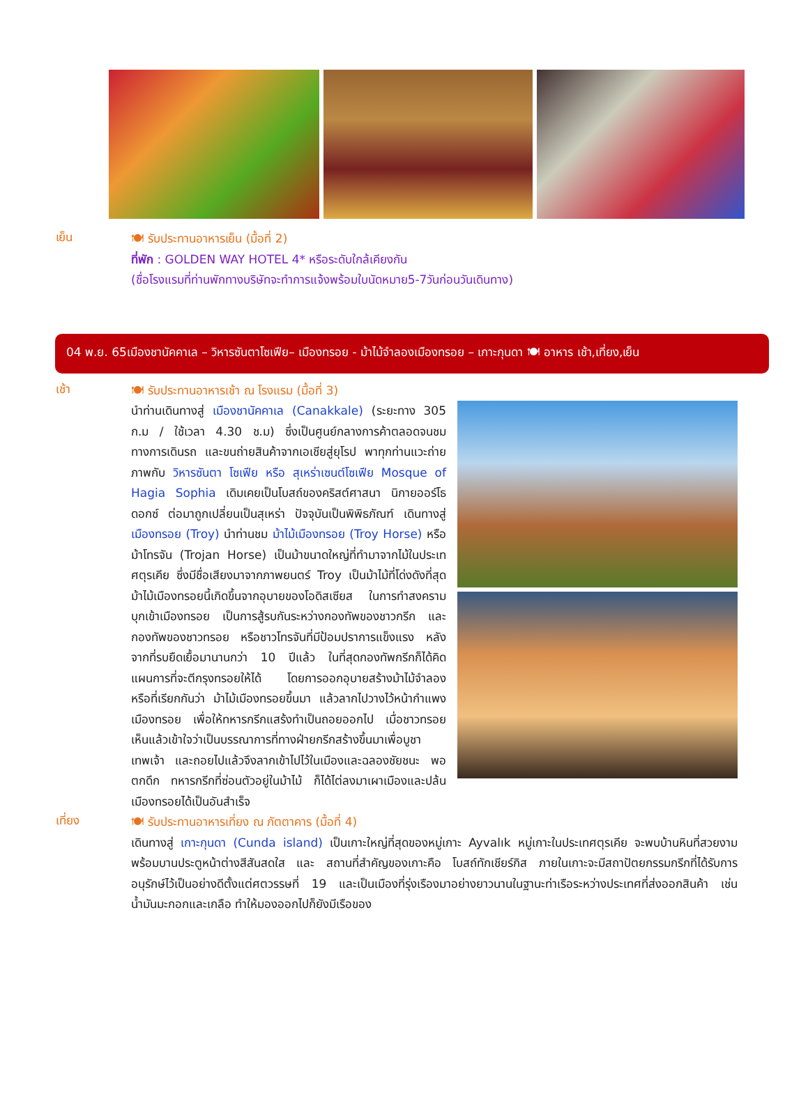เย็น
🍽 รับประทานอาหารเย็น (มื้อที่ 2)
ที่พัก : GOLDEN WAY HOTEL 4* หรือระดับใกล้เคียงกัน
(ชื่อโรงแรมที่ท่านพักทางบริษัทจะทำการแจ้งพร้อมใบนัดหมาย5-7วันก่อนวันเดินทาง)
04 พ.ย. 65เมืองชานัคคาเล – วิหารซันตาโซเฟีย– เมืองทรอย - ม้าไม้จำลองเมืองทรอย – เกาะกุนดา 🍽 อาหาร เช้า,เที่ยง,เย็น
เช้า
🍽 รับประทานอาหารเช้า ณ โรงแรม (มื้อที่ 3)
นำท่านเดินทางสู่ เมืองชานัคคาเล (Canakkale) (ระยะทาง 305 ก.ม / ใช้เวลา 4.30 ช.ม) ซึ่งเป็นศูนย์กลางการค้าตลอดจนชมทางการเดินรถ และขนถ่ายสินค้าจากเอเชียสู่ยุโรป พาทุกท่านแวะถ่ายภาพกับ วิหารซันตา โซเฟีย หรือ สุเหร่าเซนต์โซเฟีย Mosque of Hagia Sophia เดิมเคยเป็นโบสถ์ของคริสต์ศาสนา นิกายออร์โธดอกซ์ ต่อมาถูกเปลี่ยนเป็นสุเหร่า ปัจจุบันเป็นพิพิธภัณฑ์ เดินทางสู่ เมืองทรอย (Troy) นำท่านชม ม้าไม้เมืองทรอย (Troy Horse) หรือ ม้าโทรจัน (Trojan Horse) เป็นม้าขนาดใหญ่ที่ทำมาจากไม้ในประเทศตุรเคีย ซึ่งมีชื่อเสียงมาจากภาพยนตร์ Troy เป็นม้าไม้ที่โด่งดังที่สุด ม้าไม้เมืองทรอยนี้เกิดขึ้นจากอุบายของโอดิสเซียส ในการทำสงครามบุกเข้าเมืองทรอย เป็นการสู้รบกันระหว่างกองทัพของชาวกรีก และกองทัพของชาวทรอย หรือชาวโทรจันที่มีป้อมปราการแข็งแรง หลังจากที่รบยืดเยื้อมานานกว่า 10 ปีแล้ว ในที่สุดกองทัพกรีกก็ได้คิดแผนการที่จะตีกรุงทรอยให้ได้ โดยการออกอุบายสร้างม้าไม้จำลอง หรือที่เรียกกันว่า ม้าไม้เมืองทรอยขึ้นมา แล้วลากไปวางไว้หน้ากำแพงเมืองทรอย เพื่อให้ทหารกรีกแสร้งทำเป็นถอยออกไป เมื่อชาวทรอยเห็นแล้วเข้าใจว่าเป็นบรรณาการที่ทางฝ่ายกรีกสร้างขึ้นมาเพื่อบูชาเทพเจ้า และถอยไปแล้วจึงลากเข้าไปไว้ในเมืองและฉลองชัยชนะ พอตกดึก ทหารกรีกที่ซ่อนตัวอยู่ในม้าไม้ ก็ได้ไต่ลงมาเผาเมืองและปล้นเมืองทรอยได้เป็นอันสำเร็จ
เที่ยง
🍽 รับประทานอาหารเที่ยง ณ ภัตตาคาร (มื้อที่ 4)
เดินทางสู่ เกาะกุนดา (Cunda island) เป็นเกาะใหญ่ที่สุดของหมู่เกาะ Ayvalık หมู่เกาะในประเทศตุรเคีย จะพบบ้านหินที่สวยงามพร้อมบานประตูหน้าต่างสีสันสดใส และ สถานที่สำคัญของเกาะคือ โบสถ์ทักเชียร์กิส ภายในเกาะจะมีสถาปัตยกรรมกรีกที่ได้รับการอนุรักษ์ไว้เป็นอย่างดีตั้งแต่ศตวรรษที่ 19 และเป็นเมืองที่รุ่งเรืองมาอย่างยาวนานในฐานะท่าเรือระหว่างประเทศที่ส่งออกสินค้า เช่น น้ำมันมะกอกและเกลือ ทำให้มองออกไปก็ยังมีเรือของ